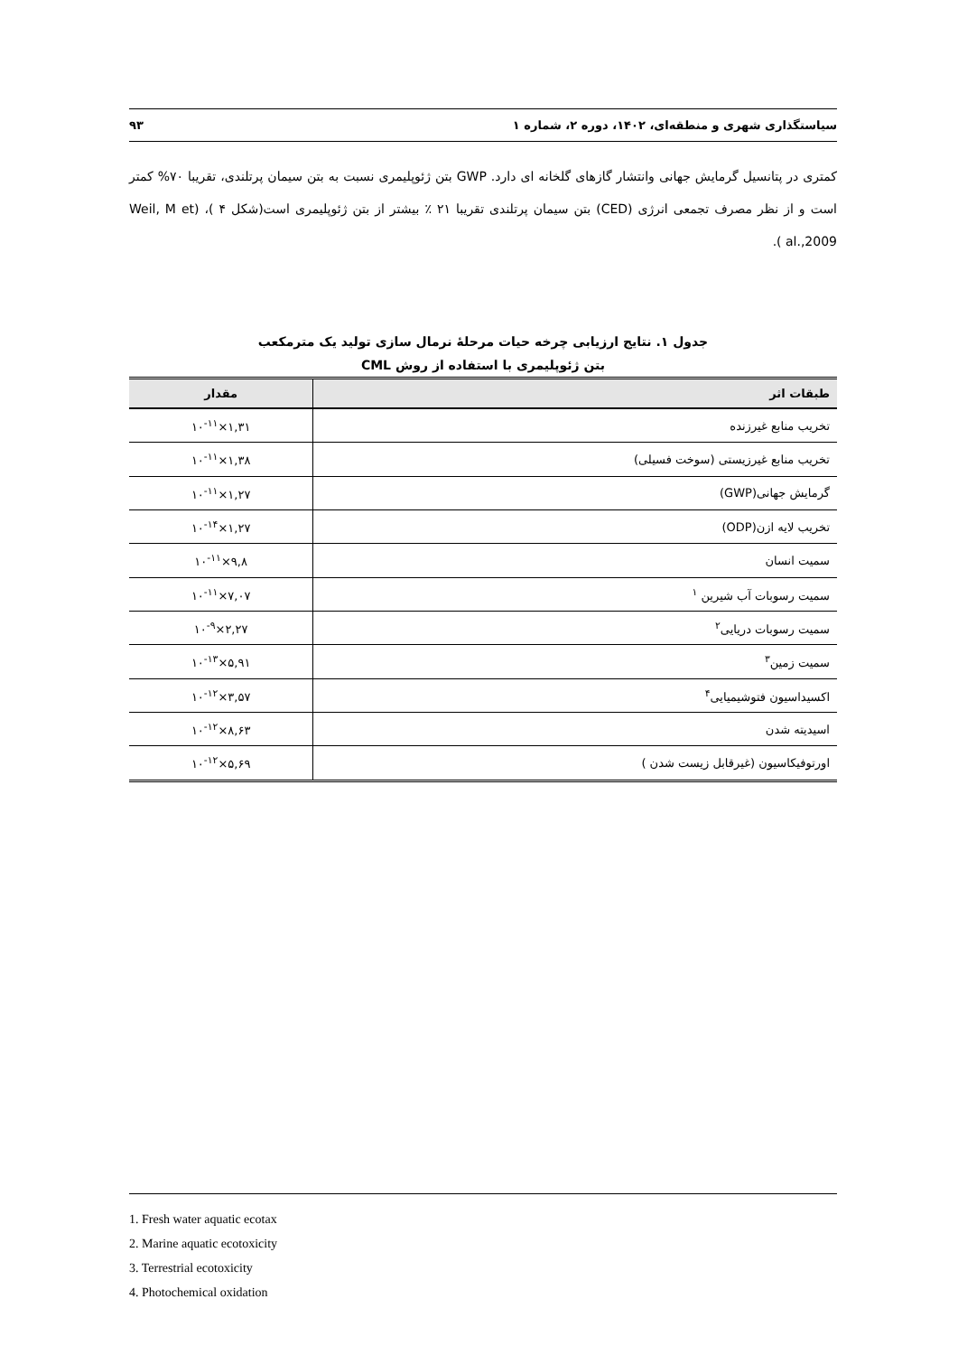سیاستگذاری شهری و منطقه‌ای، ۱۴۰۲، دوره ۲، شماره ۱ ۹۳
کمتری در پتانسیل گرمایش جهانی وانتشار گازهای گلخانه ای دارد. GWP بتن ژئوپلیمری نسبت به بتن سیمان پرتلندی، تقریبا ۷۰% کمتر است و از نظر مصرف تجمعی انرژی (CED) بتن سیمان پرتلندی تقریبا ۲۱ ٪ بیشتر از بتن ژئوپلیمری است(شکل ۴ )، (Weil, M et al.,2009 ).
جدول ۱. نتایج ارزیابی چرخه حیات مرحلهٔ نرمال سازی تولید یک مترمکعب
بتن ژئوپلیمری با استفاده از روش CML
| طبقات اثر | مقدار |
| --- | --- |
| تخریب منابع غیرزنده | ۱,۳۱×۱۰<sup>-۱۱</sup> |
| تخریب منابع غیرزیستی (سوخت فسیلی) | ۱,۳۸×۱۰<sup>-۱۱</sup> |
| گرمایش جهانی(GWP) | ۱,۲۷×۱۰<sup>-۱۱</sup> |
| تخریب لایه ازن(ODP) | ۱,۲۷×۱۰<sup>-۱۴</sup> |
| سمیت انسان | ۹,۸×۱۰<sup>-۱۱</sup> |
| سمیت رسوبات آب شیرین <sup>۱</sup> | ۷,۰۷×۱۰<sup>-۱۱</sup> |
| سمیت رسوبات دریایی<sup>۲</sup> | ۲,۲۷×۱۰<sup>-۹</sup> |
| سمیت زمین<sup>۳</sup> | ۵,۹۱×۱۰<sup>-۱۳</sup> |
| اکسیداسیون فتوشیمیایی<sup>۴</sup> | ۳,۵۷×۱۰<sup>-۱۲</sup> |
| اسیدیته شدن | ۸,۶۳×۱۰<sup>-۱۲</sup> |
| اورتوفیکاسیون (غیرقابل زیست شدن ) | ۵,۶۹×۱۰<sup>-۱۲</sup> |
1. Fresh water aquatic ecotax
2. Marine aquatic ecotoxicity
3. Terrestrial ecotoxicity
4. Photochemical oxidation